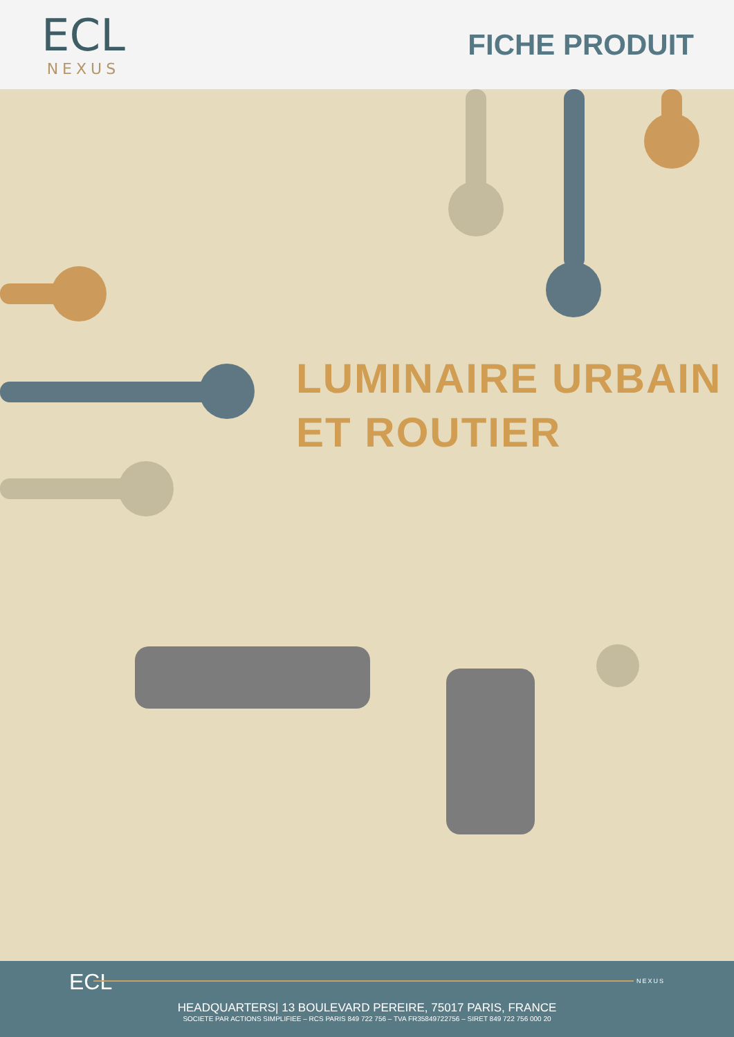ECL
NEXUS
FICHE PRODUIT
LUMINAIRE URBAIN
ET ROUTIER
ECL NEXUS
HEADQUARTERS| 13 BOULEVARD PEREIRE, 75017 PARIS, FRANCE
SOCIETE PAR ACTIONS SIMPLIFIEE – RCS PARIS 849 722 756 – TVA FR35849722756 – SIRET 849 722 756 000 20